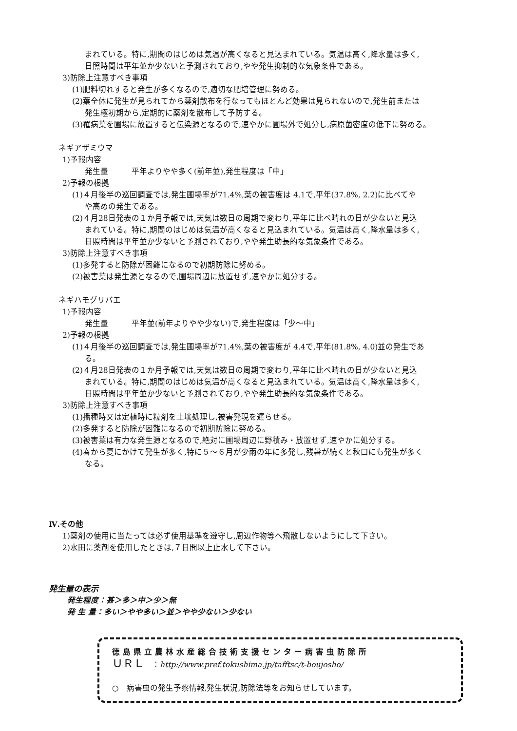まれている。特に,期間のはじめは気温が高くなると見込まれている。気温は高く,降水量は多く,
日照時間は平年並か少ないと予測されており,やや発生抑制的な気象条件である。
3)防除上注意すべき事項
(1)肥料切れすると発生が多くなるので,適切な肥培管理に努める。
(2)葉全体に発生が見られてから薬剤散布を行なってもほとんど効果は見られないので,発生前または
発生極初期から,定期的に薬剤を散布して予防する。
(3)罹病葉を圃場に放置すると伝染源となるので,速やかに圃場外で処分し,病原菌密度の低下に努める。
ネギアザミウマ
1)予報内容
発生量　　　平年よりやや多く(前年並),発生程度は「中」
2)予報の根拠
(1)４月後半の巡回調査では,発生圃場率が71.4%,葉の被害度は 4.1で,平年(37.8%, 2.2)に比べてや
や高めの発生である。
(2)４月28日発表の１か月予報では,天気は数日の周期で変わり,平年に比べ晴れの日が少ないと見込
まれている。特に,期間のはじめは気温が高くなると見込まれている。気温は高く,降水量は多く,
日照時間は平年並か少ないと予測されており,やや発生助長的な気象条件である。
3)防除上注意すべき事項
(1)多発すると防除が困難になるので初期防除に努める。
(2)被害葉は発生源となるので,圃場周辺に放置せず,速やかに処分する。
ネギハモグリバエ
1)予報内容
発生量　　　平年並(前年よりやや少ない)で,発生程度は「少～中」
2)予報の根拠
(1)４月後半の巡回調査では,発生圃場率が71.4%,葉の被害度が 4.4で,平年(81.8%, 4.0)並の発生であ
る。
(2)４月28日発表の１か月予報では,天気は数日の周期で変わり,平年に比べ晴れの日が少ないと見込
まれている。特に,期間のはじめは気温が高くなると見込まれている。気温は高く,降水量は多く,
日照時間は平年並か少ないと予測されており,やや発生助長的な気象条件である。
3)防除上注意すべき事項
(1)播種時又は定植時に粒剤を土壌処理し,被害発現を遅らせる。
(2)多発すると防除が困難になるので初期防除に努める。
(3)被害葉は有力な発生源となるので,絶対に圃場周辺に野積み・放置せず,速やかに処分する。
(4)春から夏にかけて発生が多く,特に５～６月が少雨の年に多発し,残暑が続くと秋口にも発生が多く
なる。
Ⅳ.その他
1)薬剤の使用に当たっては必ず使用基準を遵守し,周辺作物等へ飛散しないようにして下さい。
2)水田に薬剤を使用したときは,７日間以上止水して下さい。
発生量の表示
発生程度：甚＞多＞中＞少＞無
発 生 量：多い＞やや多い＞並＞やや少ない＞少ない
徳島県立農林水産総合技術支援センター病害虫防除所
ＵＲＬ　：http://www.pref.tokushima.jp/tafftsc/t-boujosho/
○　病害虫の発生予察情報,発生状況,防除法等をお知らせしています。